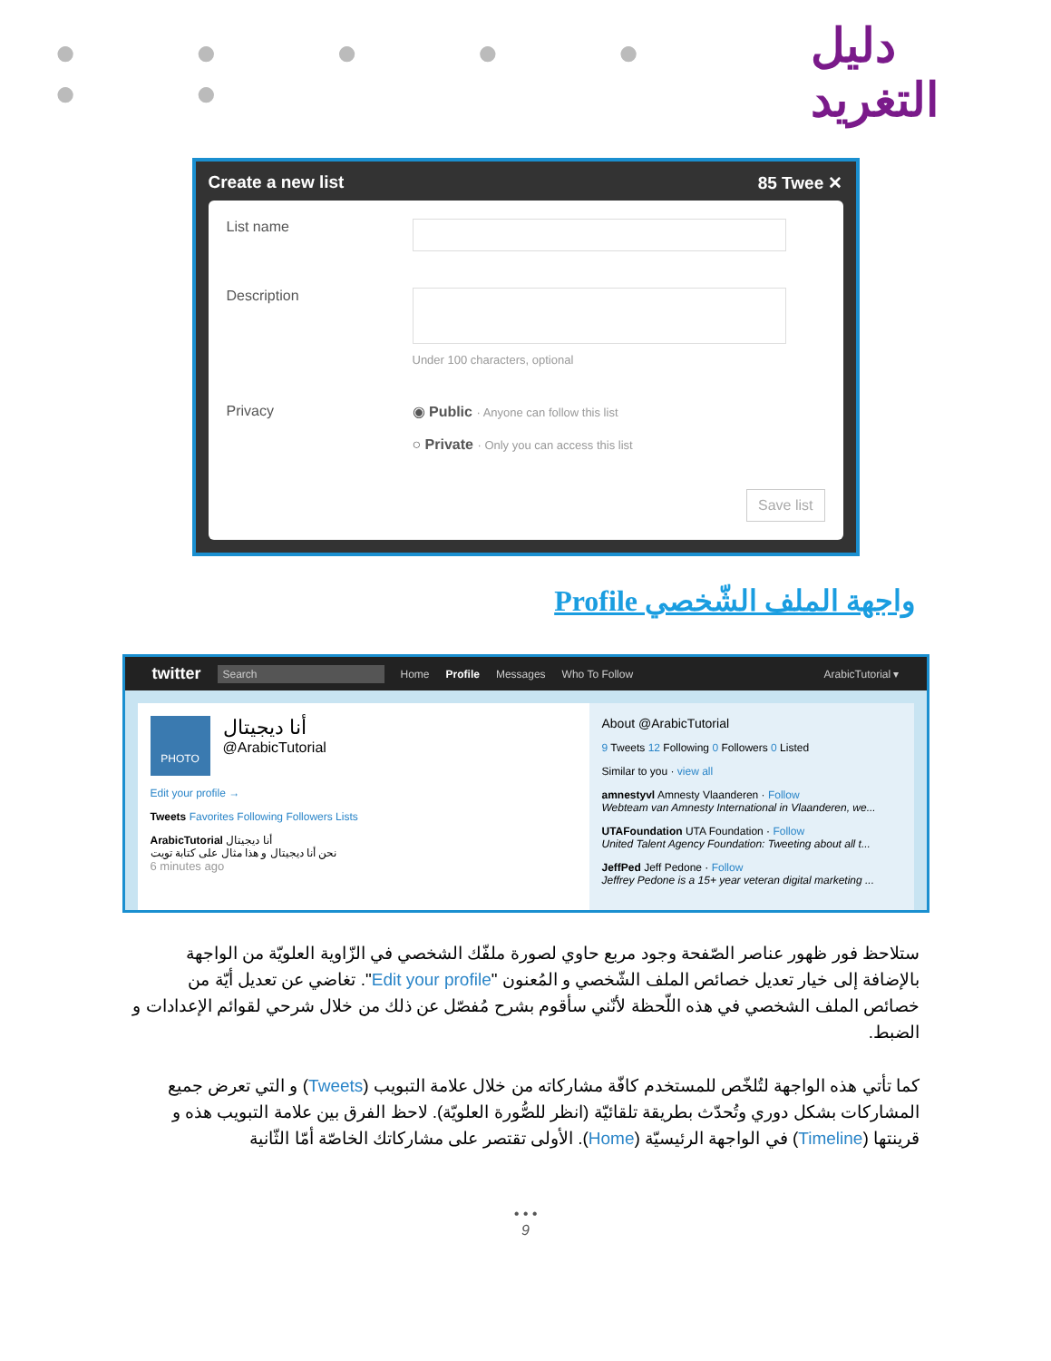● ● ● ● ● ● ●
دليل التغريد
Create a new list 85 Twee ✕
List name
Description
Under 100 characters, optional
Privacy ◉ Public · Anyone can follow this list
○ Private · Only you can access this list
Save list
واجهة الملف الشّخصي Profile
twitter Search Home Profile Messages Who To Follow ArabicTutorial ▾
PHOTO
أنا ديجيتال
@ArabicTutorial
Edit your profile →
Tweets Favorites Following Followers Lists
ArabicTutorial أنا ديجيتال
نحن أنا ديجيتال و هذا مثال على كتابة تويت
6 minutes ago
About @ArabicTutorial
9 Tweets 12 Following 0 Followers 0 Listed
Similar to you · view all
amnestyvl Amnesty Vlaanderen · Follow
Webteam van Amnesty International in Vlaanderen, we...
UTAFoundation UTA Foundation · Follow
United Talent Agency Foundation: Tweeting about all t...
JeffPed Jeff Pedone · Follow
Jeffrey Pedone is a 15+ year veteran digital marketing ...
ستلاحظ فور ظهور عناصر الصّفحة وجود مربع حاوي لصورة ملفّك الشخصي في الزّاوية العلويّة من الواجهة بالإضافة إلى خيار تعديل خصائص الملف الشّخصي و المُعنون "Edit your profile". تغاضي عن تعديل أيّة من خصائص الملف الشخصي في هذه اللّحظة لأنّني سأقوم بشرح مُفصّل عن ذلك من خلال شرحي لقوائم الإعدادات و الضبط.
كما تأتي هذه الواجهة لتُلخّص للمستخدم كافّة مشاركاته من خلال علامة التبويب (Tweets) و التي تعرض جميع المشاركات بشكل دوري وتُحدّث بطريقة تلقائيّة (انظر للصُّورة العلويّة). لاحظ الفرق بين علامة التبويب هذه و قرينتها (Timeline) في الواجهة الرئيسيّة (Home). الأولى تقتصر على مشاركاتك الخاصّة أمّا الثّانية
• • •
9